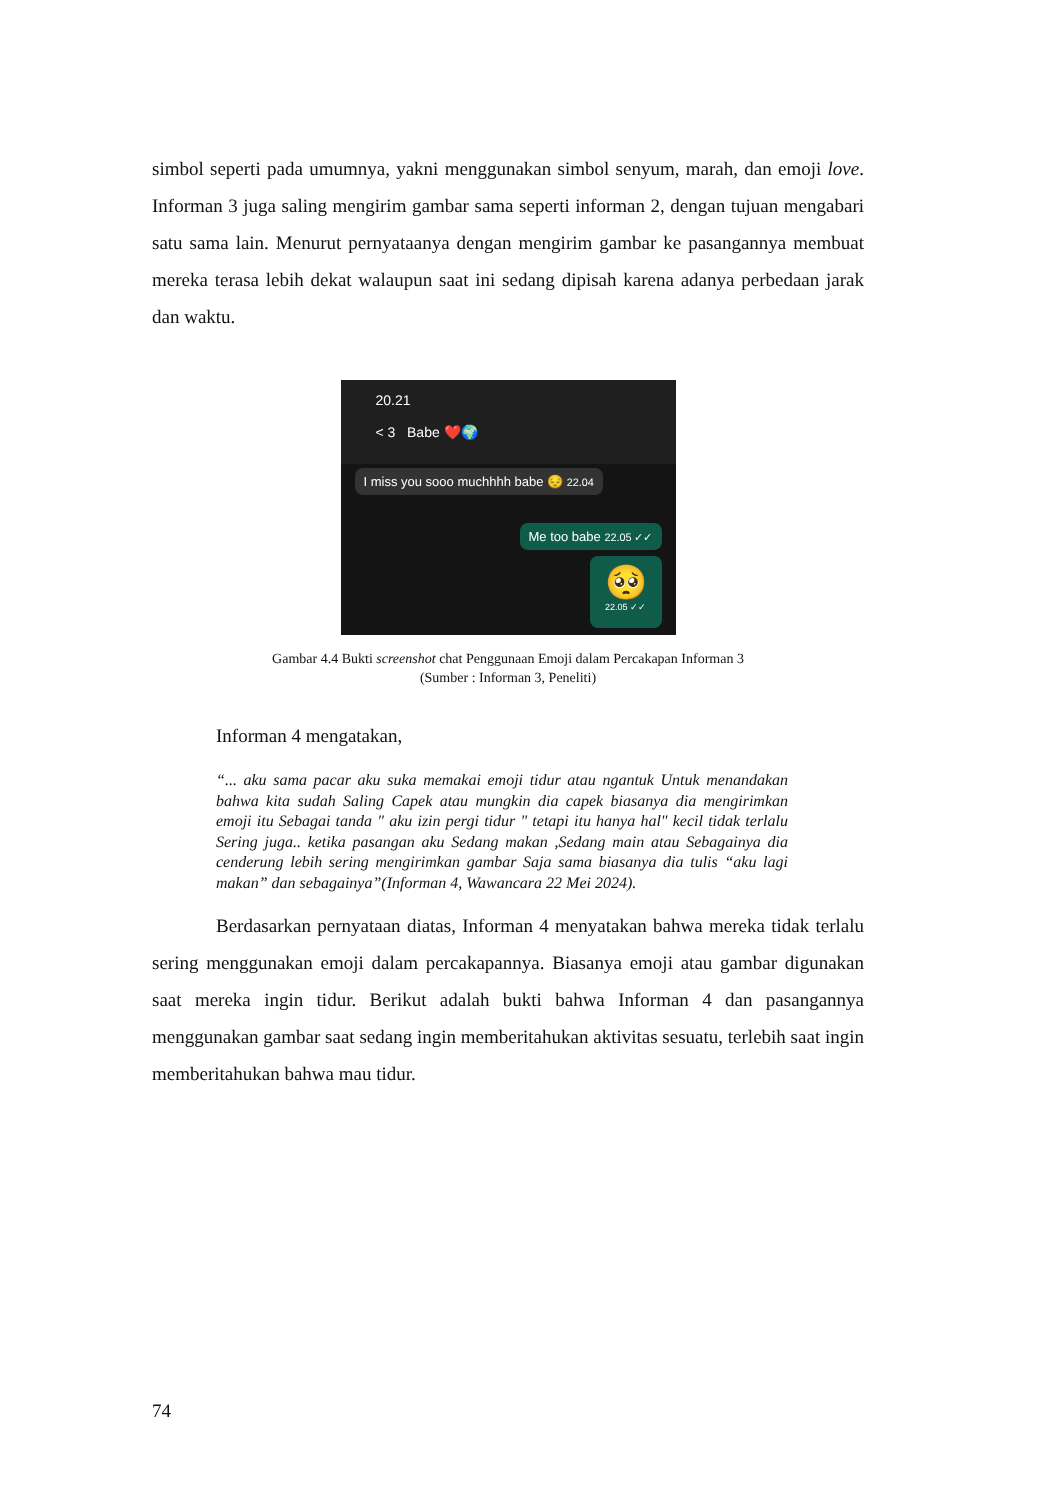simbol seperti pada umumnya, yakni menggunakan simbol senyum, marah, dan emoji love. Informan 3 juga saling mengirim gambar sama seperti informan 2, dengan tujuan mengabari satu sama lain. Menurut pernyataanya dengan mengirim gambar ke pasangannya membuat mereka terasa lebih dekat walaupun saat ini sedang dipisah karena adanya perbedaan jarak dan waktu.
20.21
< 3 Babe ❤️🌍
I miss you sooo muchhhh babe 😔 22.04
Me too babe 22.05 ✓✓
🥺
22.05 ✓✓
Gambar 4.4 Bukti screenshot chat Penggunaan Emoji dalam Percakapan Informan 3
(Sumber : Informan 3, Peneliti)
Informan 4 mengatakan,
“... aku sama pacar aku suka memakai emoji tidur atau ngantuk Untuk menandakan bahwa kita sudah Saling Capek atau mungkin dia capek biasanya dia mengirimkan emoji itu Sebagai tanda " aku izin pergi tidur " tetapi itu hanya hal" kecil tidak terlalu Sering juga.. ketika pasangan aku Sedang makan ,Sedang main atau Sebagainya dia cenderung lebih sering mengirimkan gambar Saja sama biasanya dia tulis “aku lagi makan” dan sebagainya”(Informan 4, Wawancara 22 Mei 2024).
Berdasarkan pernyataan diatas, Informan 4 menyatakan bahwa mereka tidak terlalu sering menggunakan emoji dalam percakapannya. Biasanya emoji atau gambar digunakan saat mereka ingin tidur. Berikut adalah bukti bahwa Informan 4 dan pasangannya menggunakan gambar saat sedang ingin memberitahukan aktivitas sesuatu, terlebih saat ingin memberitahukan bahwa mau tidur.
74